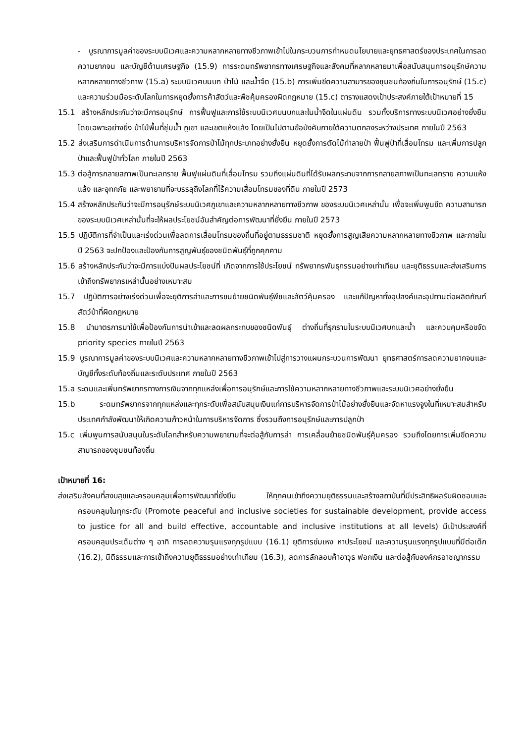- บูรณาการมูลค่าของระบบนิเวศและความหลากหลายทางชีวภาพเข้าไปในกระบวนการกำหนดนโยบายและยุทธศาสตร์ของประเทศในการลดความยากจน และบัญชีด้านเศรษฐกิจ (15.9) การระดมทรัพยากรทางเศรษฐกิจและสังคมที่หลากหลายมาเพื่อสนับสนุนการอนุรักษ์ความหลากหลายทางชีวภาพ (15.a) ระบบนิเวศบนบก ป่าไม้ และน้ำจืด (15.b) การเพิ่มขีดความสามารของชุมชนท้องถิ่นในการอนุรักษ์ (15.c) และความร่วมมือระดับโลกในการหยุดยั้งการค้าสัตว์และพืชคุ้มครองผิดกฎหมาย (15.c) ตารางแสดงเป้าประสงค์ภายใต้เป้าหมายที่ 15
15.1 สร้างหลักประกันว่าจะมีการอนุรักษ์ การฟื้นฟูและการใช้ระบบนิเวศบนบกและในน้ำจืดในแผ่นดิน รวมทั้งบริการทางระบบนิเวศอย่างยั่งยืน โดยเฉพาะอย่างยิ่ง ป่าไม้พื้นที่ชุ่มน้ำ ภูเขา และเขตแห้งแล้ง โดยเป็นไปตามข้อบังคับภายใต้ความตกลงระหว่างประเทศ ภายในปี 2563
15.2 ส่งเสริมการดำเนินการด้านการบริหารจัดการป่าไม้ทุกประเภทอย่างยั่งยืน หยุดยั้งการตัดไม้ทำลายป่า ฟื้นฟูป่าที่เสื่อมโทรม และเพิ่มการปลูกป่าและฟื้นฟูป่าทั่วโลก ภายในปี 2563
15.3 ต่อสู้การกลายสภาพเป็นทะเลทราย ฟื้นฟูแผ่นดินที่เสื่อมโทรม รวมถึงแผ่นดินที่ได้รับผลกระทบจากการกลายสภาพเป็นทะเลทราย ความแห้งแล้ง และอุทกภัย และพยายามที่จะบรรลุถึงโลกที่ไร้ความเสื่อมโทรมของที่ดิน ภายในปี 2573
15.4 สร้างหลักประกันว่าจะมีการอนุรักษ์ระบบนิเวศภูเขาและความหลากหลายทางชีวภาพ ของระบบนิเวศเหล่านั้น เพื่อจะเพิ่มพูนขีด ความสามารถของระบบนิเวศเหล่านั้นที่จะให้ผลประโยชน์อันสำคัญต่อการพัฒนาที่ยั่งยืน ภายในปี 2573
15.5 ปฏิบัติการที่จำเป็นและเร่งด่วนเพื่อลดการเสื่อมโทรมของถิ่นที่อยู่ตามธรรมชาติ หยุดยั้งการสูญเสียความหลากหลายทางชีวภาพ และภายในปี 2563 จะปกป้องและป้องกันการสูญพันธุ์ของชนิดพันธุ์ที่ถูกคุกคาม
15.6 สร้างหลักประกันว่าจะมีการแบ่งปันผลประโยชน์ที่ เกิดจากการใช้ประโยชน์ ทรัพยากรพันธุกรรมอย่างเท่าเทียม และยุติธรรมและส่งเสริมการเข้าถึงทรัพยากรเหล่านั้นอย่างเหมาะสม
15.7 ปฏิบัติการอย่างเร่งด่วนเพื่อจะยุติการล่าและการขนย้ายชนิดพันธุ์พืชและสัตว์คุ้มครอง และแก้ปัญหาทั้งอุปสงค์และอุปทานต่อผลิตภัณฑ์สัตว์ป่าที่ผิดกฎหมาย
15.8 นำมาตรการมาใช้เพื่อป้องกันการนำเข้าและลดผลกระทบของชนิดพันธุ์ ต่างถิ่นที่รุกรานในระบบนิเวศบกและน้ำ และควบคุมหรือขจัด priority species ภายในปี 2563
15.9 บูรณาการมูลค่าของระบบนิเวศและความหลากหลายทางชีวภาพเข้าไปสู่การวางแผนกระบวนการพัฒนา ยุทธศาสตร์การลดความยากจนและบัญชีทั้งระดับท้องถิ่นและระดับประเทศ ภายในปี 2563
15.a ระดมและเพิ่มทรัพยากรทางการเงินจากทุกแหล่งเพื่อการอนุรักษ์และการใช้ความหลากหลายทางชีวภาพและระบบนิเวศอย่างยั่งยืน
15.b ระดมทรัพยากรจากทุกแหล่งและทุกระดับเพื่อสนับสนุนเงินแก่การบริหารจัดการป่าไม้อย่างยั่งยืนและจัดหาแรงจูงในที่เหมาะสมสำหรับประเทศกำลังพัฒนาให้เกิดความก้าวหน้าในการบริหารจัดการ ซึ่งรวมถึงการอนุรักษ์และการปลูกป่า
15.c เพิ่มพูนการสนับสนุนในระดับโลกสำหรับความพยายามที่จะต่อสู้กับการล่า การเคลื่อนย้ายชนิดพันธุ์คุ้มครอง รวมถึงโดยการเพิ่มขีดความสามารถของชุมชนท้องถิ่น
เป้าหมายที่ 16:
ส่งเสริมสังคมที่สงบสุขและครอบคลุมเพื่อการพัฒนาที่ยั่งยืน ให้ทุกคนเข้าถึงความยุติธรรมและสร้างสถาบันที่มีประสิทธิผลรับผิดชอบและครอบคลุมในทุกระดับ (Promote peaceful and inclusive societies for sustainable development, provide access to justice for all and build effective, accountable and inclusive institutions at all levels) มีเป้าประสงค์ที่ครอบคลุมประเด็นต่าง ๆ อาทิ การลดความรุนแรงทุกรูปแบบ (16.1) ยุติการข่มเหง หาประโยชน์ และความรุนแรงทุกรูปแบบที่มีต่อเด็ก (16.2), นิติธรรมและการเข้าถึงความยุติธรรมอย่างเท่าเทียม (16.3), ลดการลักลอบค้าอาวุธ ฟอกเงิน และต่อสู้กับองค์กรอาชญากรรม